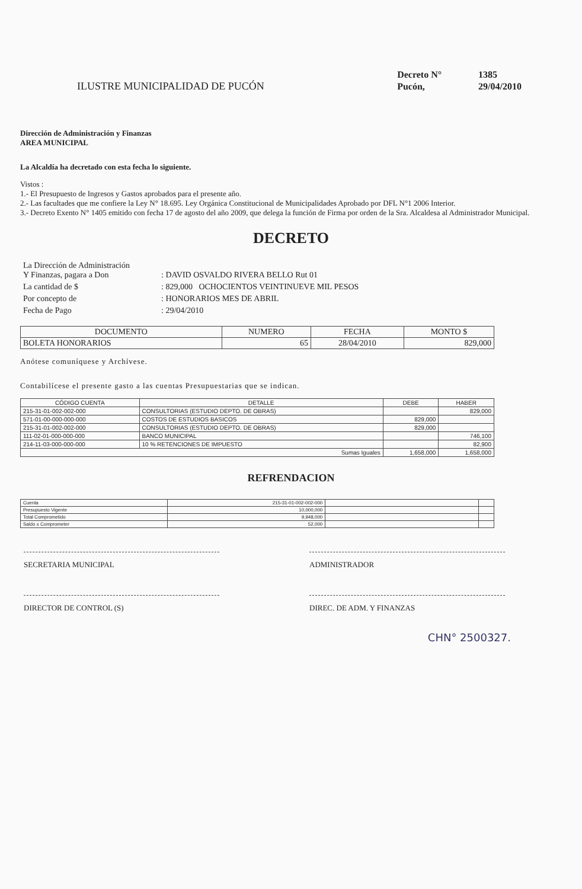ILUSTRE MUNICIPALIDAD DE PUCÓN
| Decreto N° | 1385 |
| Pucón, | 29/04/2010 |
Dirección de Administración y Finanzas
AREA MUNICIPAL
La Alcaldía ha decretado con esta fecha lo siguiente.
Vistos :
1.- El Presupuesto de Ingresos y Gastos aprobados para el presente año.
2.- Las facultades que me confiere la Ley N° 18.695. Ley Orgánica Constitucional de Municipalidades Aprobado por DFL N°1 2006 Interior.
3.- Decreto Exento N° 1405 emitido con fecha 17 de agosto del año 2009, que delega la función de Firma por orden de la Sra. Alcaldesa al Administrador Municipal.
DECRETO
| La Dirección de Administración Y Finanzas, pagara a Don | : DAVID OSVALDO RIVERA BELLO Rut 01 |
| La cantidad de $ | : 829,000 OCHOCIENTOS VEINTINUEVE MIL PESOS |
| Por concepto de | : HONORARIOS MES DE ABRIL |
| Fecha de Pago | : 29/04/2010 |
| DOCUMENTO | NUMERO | FECHA | MONTO $ |
| --- | --- | --- | --- |
| BOLETA HONORARIOS | 65 | 28/04/2010 | 829,000 |
Anótese comuníquese y Archívese.
Contabilícese el presente gasto a las cuentas Presupuestarias que se indican.
| CÓDIGO CUENTA | DETALLE | DEBE | HABER |
| --- | --- | --- | --- |
| 215-31-01-002-002-000 | CONSULTORIAS (ESTUDIO DEPTO. DE OBRAS) | | 829,000 |
| 571-01-00-000-000-000 | COSTOS DE ESTUDIOS BASICOS | 829,000 | |
| 215-31-01-002-002-000 | CONSULTORIAS (ESTUDIO DEPTO. DE OBRAS) | 829,000 | |
| 111-02-01-000-000-000 | BANCO MUNICIPAL | | 746,100 |
| 214-11-03-000-000-000 | 10 % RETENCIONES DE IMPUESTO | | 82,900 |
| Sumas Iguales | | 1,658,000 | 1,658,000 |
REFRENDACION
| Cuenta | 215-31-01-002-002-000 | | |
| Presupuesto Vigente | 10,000,000 | | |
| Total Comprometido | 9,948,000 | | |
| Saldo x Comprometer | 52,000 | | |
SECRETARIA MUNICIPAL
DIRECTOR DE CONTROL (S)
ADMINISTRADOR
DIREC. DE ADM. Y FINANZAS
CHN° 2500327.